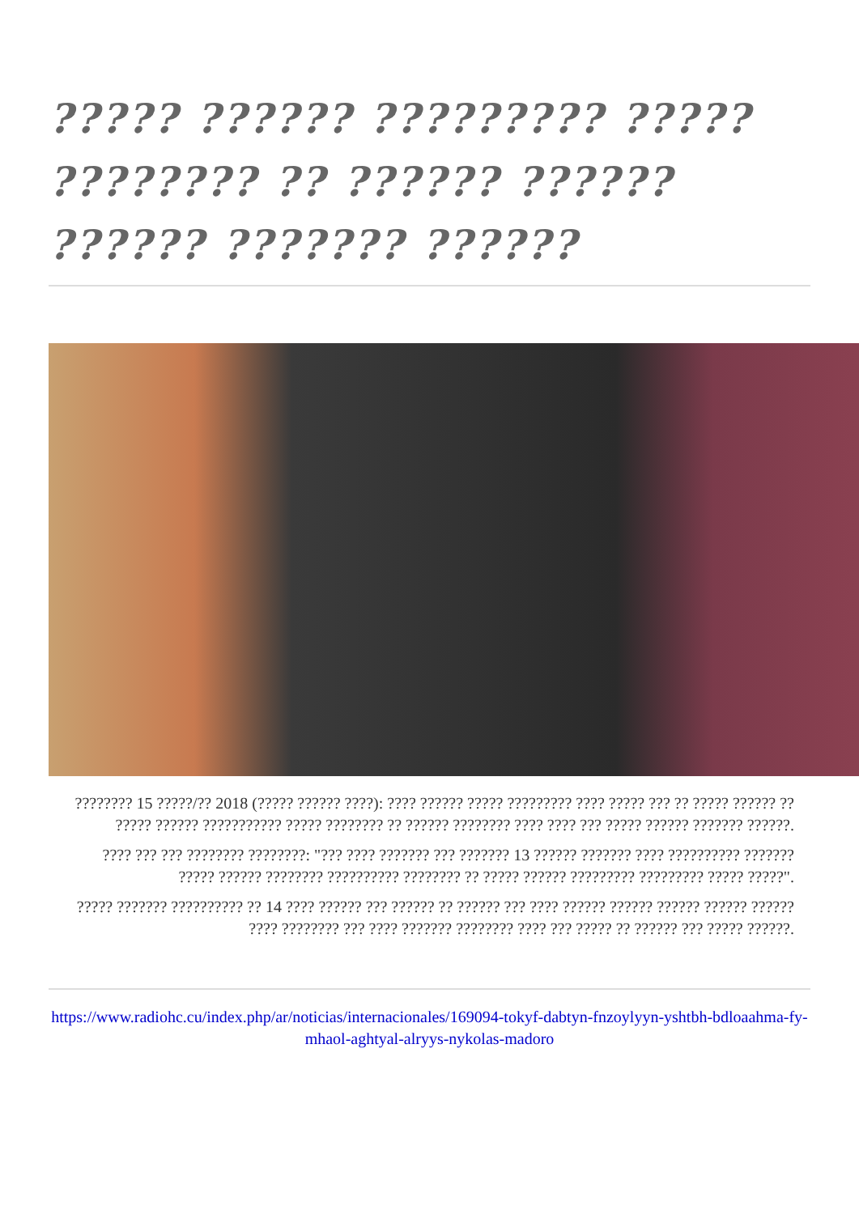????? ?????? ????????? ????? ???????? ?? ?????? ?????? ?????? ??????? ??????
???????? 15 ?????/?? 2018 (????? ?????? ????): ???? ?????? ????? ????????? ???? ????? ??? ?? ????? ?????? ?? ????? ?????? ??????????? ????? ???????? ?? ?????? ???????? ???? ???? ??? ????? ?????? ??????? ??????.
???? ??? ??? ???????? ????????: "??? ???? ??????? ??? ??????? 13 ?????? ??????? ???? ?????????? ??????? ????? ?????? ???????? ?????????? ???????? ?? ????? ?????? ????????? ????????? ????? ?????".
????? ??????? ?????????? ?? 14 ???? ?????? ??? ?????? ?? ?????? ??? ???? ?????? ?????? ?????? ?????? ?????? ???? ???????? ??? ???? ??????? ???????? ???? ??? ????? ?? ?????? ??? ????? ??????.
https://www.radiohc.cu/index.php/ar/noticias/internacionales/169094-tokyf-dabtyn-fnzoylyyn-yshtbh-bdloaahma-fy-mhaol-aghtyal-alryys-nykolas-madoro